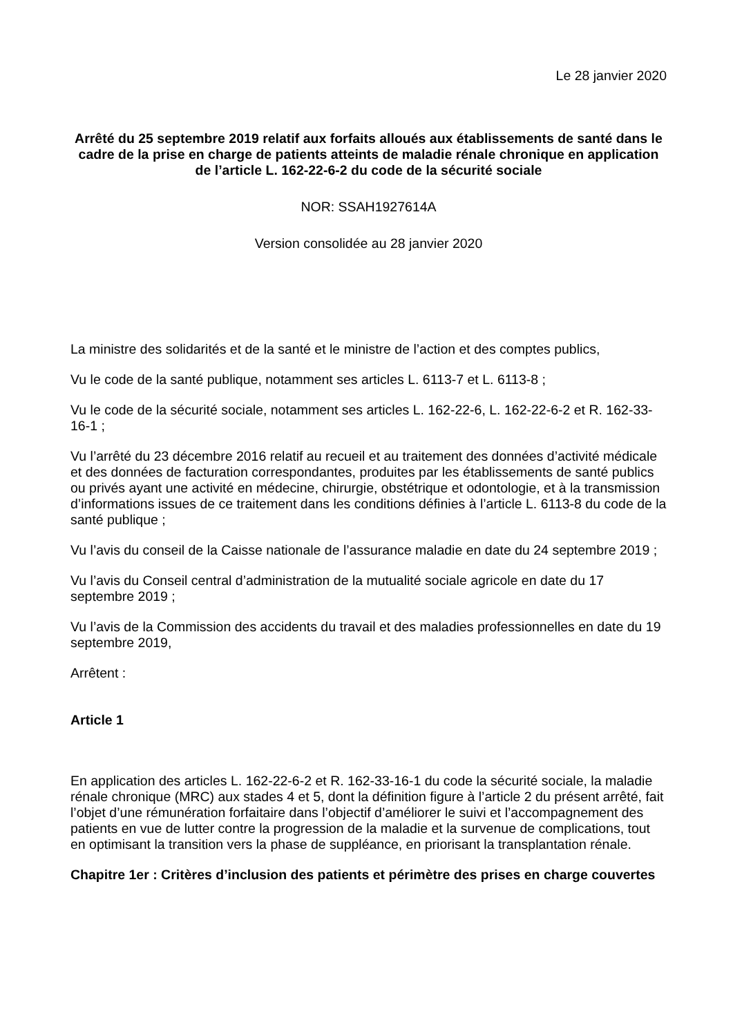Le 28 janvier 2020
Arrêté du 25 septembre 2019 relatif aux forfaits alloués aux établissements de santé dans le cadre de la prise en charge de patients atteints de maladie rénale chronique en application de l’article L. 162-22-6-2 du code de la sécurité sociale
NOR: SSAH1927614A
Version consolidée au 28 janvier 2020
La ministre des solidarités et de la santé et le ministre de l’action et des comptes publics,
Vu le code de la santé publique, notamment ses articles L. 6113-7 et L. 6113-8 ;
Vu le code de la sécurité sociale, notamment ses articles L. 162-22-6, L. 162-22-6-2 et R. 162-33-16-1 ;
Vu l’arrêté du 23 décembre 2016 relatif au recueil et au traitement des données d’activité médicale et des données de facturation correspondantes, produites par les établissements de santé publics ou privés ayant une activité en médecine, chirurgie, obstétrique et odontologie, et à la transmission d’informations issues de ce traitement dans les conditions définies à l’article L. 6113-8 du code de la santé publique ;
Vu l’avis du conseil de la Caisse nationale de l’assurance maladie en date du 24 septembre 2019 ;
Vu l’avis du Conseil central d’administration de la mutualité sociale agricole en date du 17 septembre 2019 ;
Vu l’avis de la Commission des accidents du travail et des maladies professionnelles en date du 19 septembre 2019,
Arrêtent :
Article 1
En application des articles L. 162-22-6-2 et R. 162-33-16-1 du code la sécurité sociale, la maladie rénale chronique (MRC) aux stades 4 et 5, dont la définition figure à l’article 2 du présent arrêté, fait l’objet d’une rémunération forfaitaire dans l’objectif d’améliorer le suivi et l’accompagnement des patients en vue de lutter contre la progression de la maladie et la survenue de complications, tout en optimisant la transition vers la phase de suppléance, en priorisant la transplantation rénale.
Chapitre 1er : Critères d’inclusion des patients et périmètre des prises en charge couvertes